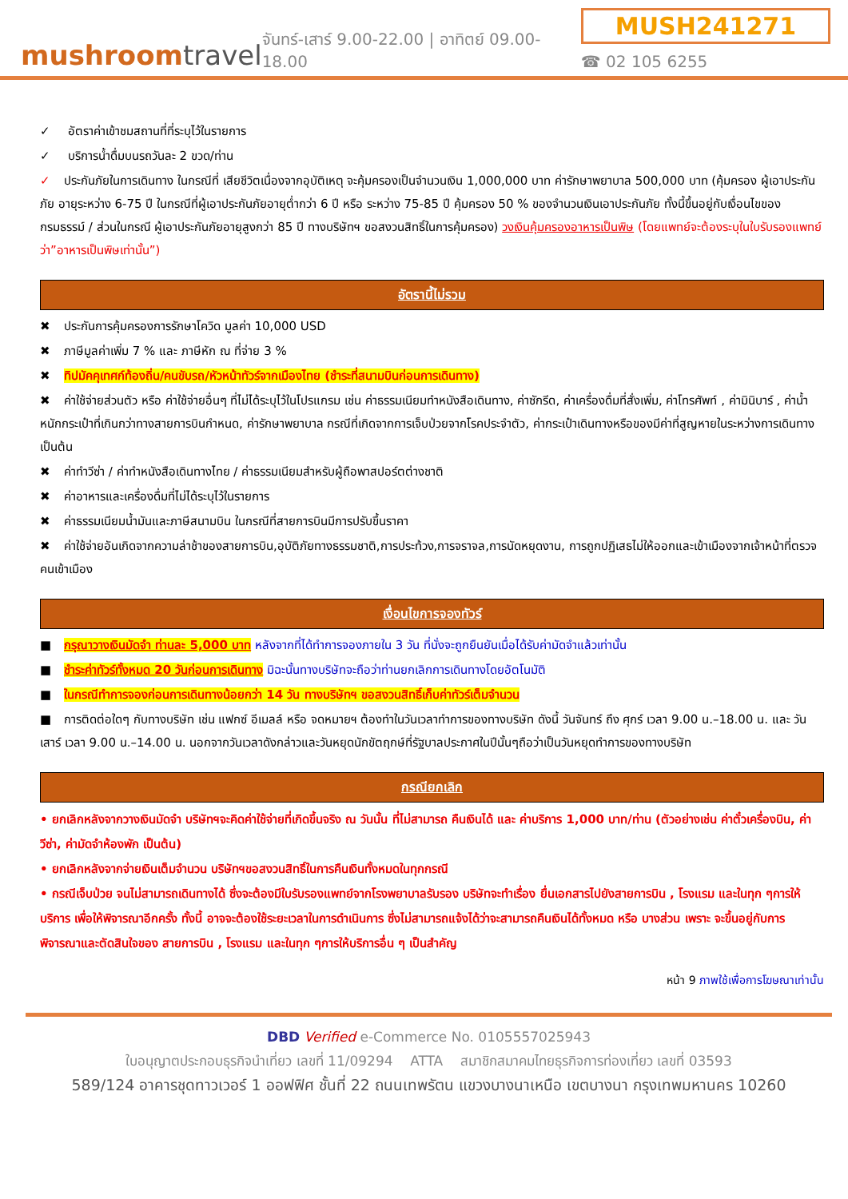mushroomtravel
จันทร์-เสาร์ 9.00-22.00 | อาทิตย์ 09.00-18.00
MUSH241271
☎ 02 105 6255
✓ อัตราค่าเข้าชมสถานที่ที่ระบุไว้ในรายการ
✓ บริการน้ำดื่มบนรถวันละ 2 ขวด/ท่าน
✓ ประกันภัยในการเดินทาง ในกรณีที่ เสียชีวิตเนื่องจากอุบัติเหตุ จะคุ้มครองเป็นจำนวนเงิน 1,000,000 บาท ค่ารักษาพยาบาล 500,000 บาท (คุ้มครอง ผู้เอาประกันภัย อายุระหว่าง 6-75 ปี ในกรณีที่ผู้เอาประกันภัยอายุต่ำกว่า 6 ปี หรือ ระหว่าง 75-85 ปี คุ้มครอง 50 % ของจำนวนเงินเอาประกันภัย ทั้งนี้ขึ้นอยู่กับเงื่อนไขของกรมธรรม์ / ส่วนในกรณี ผู้เอาประกันภัยอายุสูงกว่า 85 ปี ทางบริษัทฯ ขอสงวนสิทธิ์ในการคุ้มครอง) วงเงินคุ้มครองอาหารเป็นพิษ (โดยแพทย์จะต้องระบุในใบรับรองแพทย์ว่า”อาหารเป็นพิษเท่านั้น”)
อัตรานี้ไม่รวม
✖ ประกันการคุ้มครองการรักษาโควิด มูลค่า 10,000 USD
✖ ภาษีมูลค่าเพิ่ม 7 % และ ภาษีหัก ณ ที่จ่าย 3 %
✖ ทิปมัคคุเทศก์ท้องถิ่น/คนขับรถ/หัวหน้าทัวร์จากเมืองไทย (ชำระที่สนามบินก่อนการเดินทาง)
✖ ค่าใช้จ่ายส่วนตัว หรือ ค่าใช้จ่ายอื่นๆ ที่ไม่ได้ระบุไว้ในโปรแกรม เช่น ค่าธรรมเนียมทำหนังสือเดินทาง, ค่าซักรีด, ค่าเครื่องดื่มที่สั่งเพิ่ม, ค่าโทรศัพท์ , ค่ามินิบาร์ , ค่าน้ำหนักกระเป๋าที่เกินกว่าทางสายการบินกำหนด, ค่ารักษาพยาบาล กรณีที่เกิดจากการเจ็บป่วยจากโรคประจำตัว, ค่ากระเป๋าเดินทางหรือของมีค่าที่สูญหายในระหว่างการเดินทาง เป็นต้น
✖ ค่าทำวีซ่า / ค่าทำหนังสือเดินทางไทย / ค่าธรรมเนียมสำหรับผู้ถือพาสปอร์ตต่างชาติ
✖ ค่าอาหารและเครื่องดื่มที่ไม่ได้ระบุไว้ในรายการ
✖ ค่าธรรมเนียมน้ำมันและภาษีสนามบิน ในกรณีที่สายการบินมีการปรับขึ้นราคา
✖ ค่าใช้จ่ายอันเกิดจากความล่าช้าของสายการบิน,อุบัติภัยทางธรรมชาติ,การประท้วง,การจราจล,การนัดหยุดงาน, การถูกปฏิเสธไม่ให้ออกและเข้าเมืองจากเจ้าหน้าที่ตรวจคนเข้าเมือง
เงื่อนไขการจองทัวร์
■ กรุณาวางเงินมัดจำ ท่านละ 5,000 บาท หลังจากที่ได้ทำการจองภายใน 3 วัน ที่นั่งจะถูกยืนยันเมื่อได้รับค่ามัดจำแล้วเท่านั้น
■ ชำระค่าทัวร์ทั้งหมด 20 วันก่อนการเดินทาง มิฉะนั้นทางบริษัทจะถือว่าท่านยกเลิกการเดินทางโดยอัตโนมัติ
■ ในกรณีทำการจองก่อนการเดินทางน้อยกว่า 14 วัน ทางบริษัทฯ ขอสงวนสิทธิ์เก็บค่าทัวร์เต็มจำนวน
■ การติดต่อใดๆ กับทางบริษัท เช่น แฟกซ์ อีเมลล์ หรือ จดหมายฯ ต้องทำในวันเวลาทำการของทางบริษัท ดังนี้ วันจันทร์ ถึง ศุกร์ เวลา 9.00 น.–18.00 น. และ วันเสาร์ เวลา 9.00 น.–14.00 น. นอกจากวันเวลาดังกล่าวและวันหยุดนักขัตฤกษ์ที่รัฐบาลประกาศในปีนั้นๆถือว่าเป็นวันหยุดทำการของทางบริษัท
กรณียกเลิก
• ยกเลิกหลังจากวางเงินมัดจำ บริษัทฯจะคิดค่าใช้จ่ายที่เกิดขึ้นจริง ณ วันนั้น ที่ไม่สามารถ คืนเงินได้ และ ค่าบริการ 1,000 บาท/ท่าน (ตัวอย่างเช่น ค่าตั๋วเครื่องบิน, ค่าวีซ่า, ค่ามัดจำห้องพัก เป็นต้น)
• ยกเลิกหลังจากจ่ายเงินเต็มจำนวน บริษัทฯขอสงวนสิทธิ์ในการคืนเงินทั้งหมดในทุกกรณี
• กรณีเจ็บป่วย จนไม่สามารถเดินทางได้ ซึ่งจะต้องมีใบรับรองแพทย์จากโรงพยาบาลรับรอง บริษัทจะทำเรื่อง ยื่นเอกสารไปยังสายการบิน , โรงแรม และในทุก ๆการให้บริการ เพื่อให้พิจารณาอีกครั้ง ทั้งนี้ อาจจะต้องใช้ระยะเวลาในการดำเนินการ ซึ่งไม่สามารถแจ้งได้ว่าจะสามารถคืนเงินได้ทั้งหมด หรือ บางส่วน เพราะ จะขึ้นอยู่กับการพิจารณาและตัดสินใจของ สายการบิน , โรงแรม และในทุก ๆการให้บริการอื่น ๆ เป็นสำคัญ
หน้า 9 ภาพใช้เพื่อการโฆษณาเท่านั้น
DBD Verified e-Commerce No. 0105557025943
ใบอนุญาตประกอบธุรกิจนำเที่ยว เลขที่ 11/09294 ATTA สมาชิกสมาคมไทยธุรกิจการท่องเที่ยว เลขที่ 03593
589/124 อาคารชุดทาวเวอร์ 1 ออฟฟิศ ชั้นที่ 22 ถนนเทพรัตน แขวงบางนาเหนือ เขตบางนา กรุงเทพมหานคร 10260